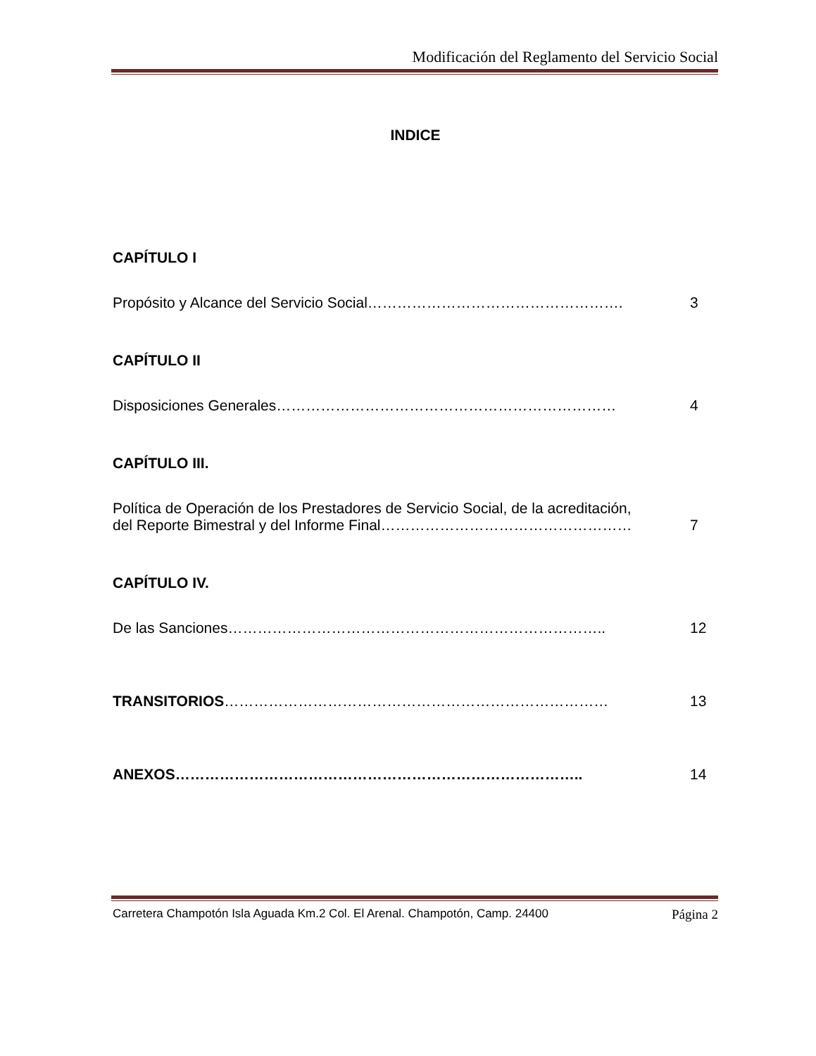Modificación del Reglamento del Servicio Social
INDICE
CAPÍTULO I
Propósito y Alcance del Servicio Social……………………………………………. 3
CAPÍTULO II
Disposiciones Generales…………………………………………………………… 4
CAPÍTULO III.
Política de Operación de los Prestadores de Servicio Social, de la acreditación,
del Reporte Bimestral y del Informe Final……………………………………………
7
CAPÍTULO IV.
De las Sanciones………………………………………………………………….. 12
TRANSITORIOS…………………………………………………………………… 13
ANEXOS……………………………………………………………………….. 14
Carretera Champotón Isla Aguada Km.2 Col. El Arenal. Champotón, Camp. 24400 Página 2